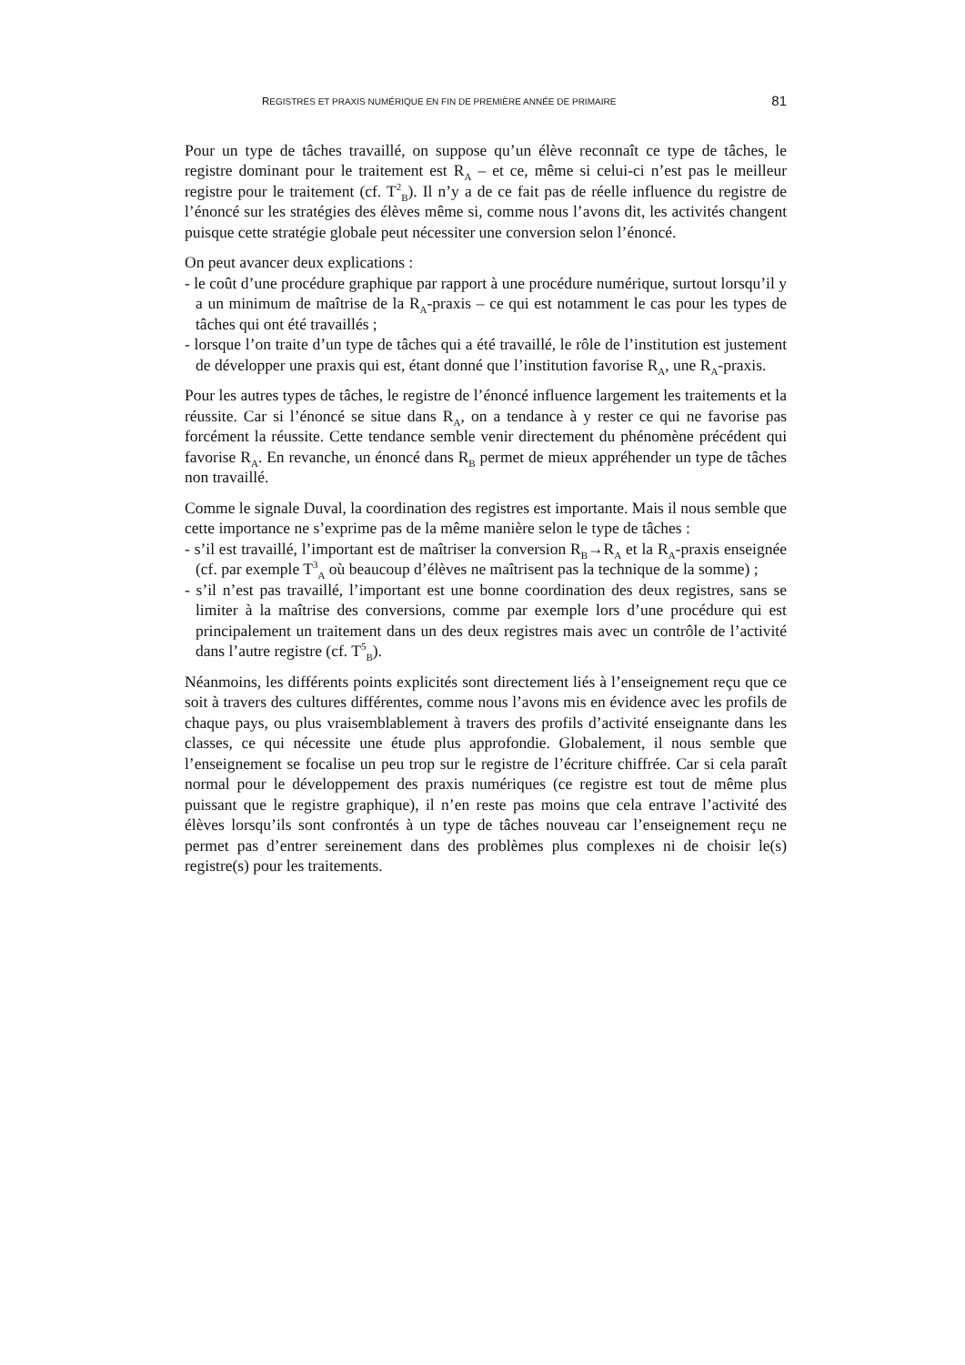REGISTRES ET PRAXIS NUMÉRIQUE EN FIN DE PREMIÈRE ANNÉE DE PRIMAIRE 81
Pour un type de tâches travaillé, on suppose qu’un élève reconnaît ce type de tâches, le registre dominant pour le traitement est R<sub>A</sub> – et ce, même si celui-ci n’est pas le meilleur registre pour le traitement (cf. T<sup>2</sup><sub>B</sub>). Il n’y a de ce fait pas de réelle influence du registre de l’énoncé sur les stratégies des élèves même si, comme nous l’avons dit, les activités changent puisque cette stratégie globale peut nécessiter une conversion selon l’énoncé.
On peut avancer deux explications :
- le coût d’une procédure graphique par rapport à une procédure numérique, surtout lorsqu’il y a un minimum de maîtrise de la R<sub>A</sub>-praxis – ce qui est notamment le cas pour les types de tâches qui ont été travaillés ;
- lorsque l’on traite d’un type de tâches qui a été travaillé, le rôle de l’institution est justement de développer une praxis qui est, étant donné que l’institution favorise R<sub>A</sub>, une R<sub>A</sub>-praxis.
Pour les autres types de tâches, le registre de l’énoncé influence largement les traitements et la réussite. Car si l’énoncé se situe dans R<sub>A</sub>, on a tendance à y rester ce qui ne favorise pas forcément la réussite. Cette tendance semble venir directement du phénomène précédent qui favorise R<sub>A</sub>. En revanche, un énoncé dans R<sub>B</sub> permet de mieux appréhender un type de tâches non travaillé.
Comme le signale Duval, la coordination des registres est importante. Mais il nous semble que cette importance ne s’exprime pas de la même manière selon le type de tâches :
- s’il est travaillé, l’important est de maîtriser la conversion R<sub>B</sub>→R<sub>A</sub> et la R<sub>A</sub>-praxis enseignée (cf. par exemple T<sup>3</sup><sub>A</sub> où beaucoup d’élèves ne maîtrisent pas la technique de la somme) ;
- s’il n’est pas travaillé, l’important est une bonne coordination des deux registres, sans se limiter à la maîtrise des conversions, comme par exemple lors d’une procédure qui est principalement un traitement dans un des deux registres mais avec un contrôle de l’activité dans l’autre registre (cf. T<sup>5</sup><sub>B</sub>).
Néanmoins, les différents points explicités sont directement liés à l’enseignement reçu que ce soit à travers des cultures différentes, comme nous l’avons mis en évidence avec les profils de chaque pays, ou plus vraisemblablement à travers des profils d’activité enseignante dans les classes, ce qui nécessite une étude plus approfondie. Globalement, il nous semble que l’enseignement se focalise un peu trop sur le registre de l’écriture chiffrée. Car si cela paraît normal pour le développement des praxis numériques (ce registre est tout de même plus puissant que le registre graphique), il n’en reste pas moins que cela entrave l’activité des élèves lorsqu’ils sont confrontés à un type de tâches nouveau car l’enseignement reçu ne permet pas d’entrer sereinement dans des problèmes plus complexes ni de choisir le(s) registre(s) pour les traitements.